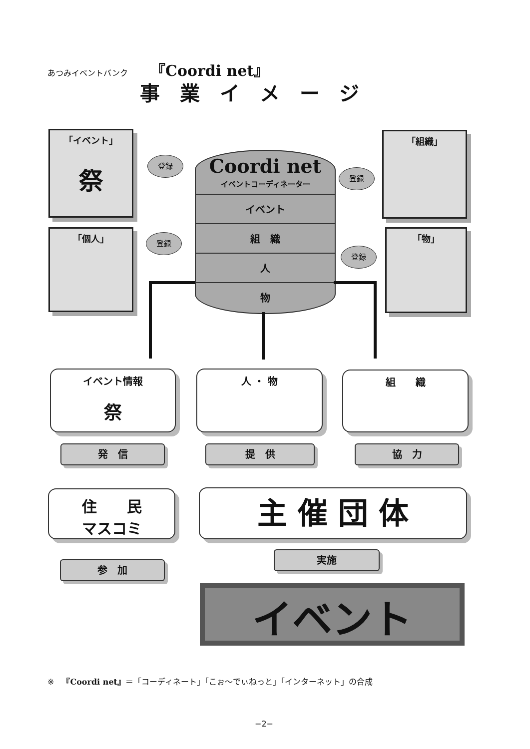あつみイベントバンク 『Coordi net』
事業イメージ
「イベント」
祭
「個人」
「組織」
「物」
登録
登録
登録
登録
Coordi net
イベントコーディネーター
イベント
組　織
人
物
イベント情報
祭
人 ・ 物 組　　織
発　信 提　供 協　力
住　　民
マスコミ
主 催 団 体
実施
参　加
イベント
※　『Coordi net』＝「コーディネート」「こぉ～でぃねっと」「インターネット」の合成
−2−